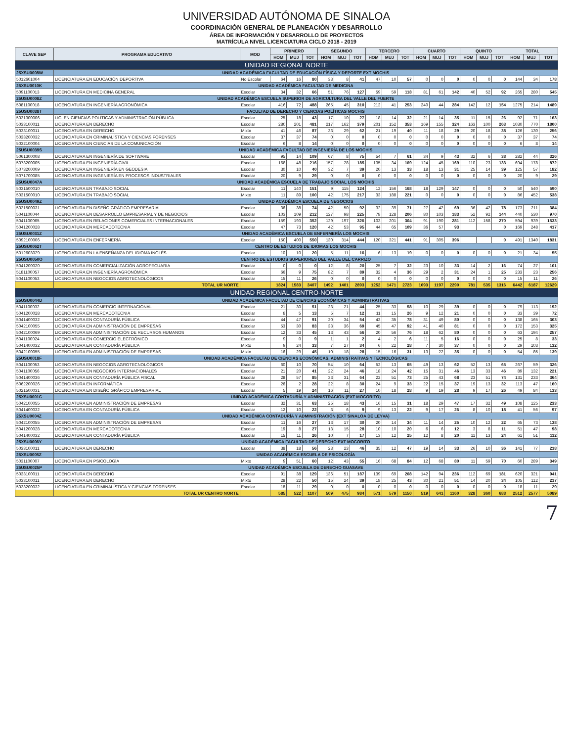UNIVERSIDAD AUTÓNOMA DE SINALOA
COORDINACIÓN GENERAL DE PLANEACIÓN Y DESARROLLO
ÁREA DE INFORMACIÓN Y DESARROLLO DE PROYECTOS
MATRÍCULA NIVEL LICENCIATURA CICLO 2018 - 2019
| CLAVE SEP | PROGRAMA EDUCATIVO | MOD | PRIMERO | | | SEGUNDO | | | TERCERO | | | CUARTO | | | QUINTO | | | TOTAL | | |
| --- | --- | --- | --- | --- | --- | --- | --- | --- | --- | --- | --- | --- | --- | --- | --- | --- | --- | --- | --- | --- |
| | | | HOM | MUJ | TOT | HOM | MUJ | TOT | HOM | MUJ | TOT | HOM | MUJ | TOT | HOM | MUJ | TOT | HOM | MUJ | TOT |
| UNIDAD REGIONAL NORTE | | | | | | | | | | | | | | | | | | | | |
| 25XSU0008W | UNIDAD ACADÉMICA FACULTAD DE EDUCACIÓN FÍSICA Y DEPORTE EXT MOCHIS | | | | | | | | | | | | | | | | | | | |
| 5012601004 | LICENCIATURA EN EDUCACIÓN DEPORTIVA | No Escolar | 64 | 16 | 80 | 33 | 8 | 41 | 47 | 10 | 57 | 0 | 0 | 0 | 0 | 0 | 0 | 144 | 34 | 178 |
| 25XSU0010K | UNIDAD ACADÉMICA FACULTAD DE MEDICINA | | | | | | | | | | | | | | | | | | | |
| 5091100013 | LICENCIATURA EN MEDICINA GENERAL | Escolar | 34 | 32 | 66 | 51 | 76 | 127 | 59 | 59 | 118 | 81 | 61 | 142 | 40 | 52 | 92 | 265 | 280 | 545 |
| 25USU0008Z | UNIDAD ACADÉMICA ESCUELA SUPERIOR DE AGRICULTURA DEL VALLE DEL FUERTE | | | | | | | | | | | | | | | | | | | |
| 5081100018 | LICENCIATURA EN INGENIERÍA AGRONÓMICA | Escolar | 416 | 72 | 488 | 265 | 45 | 310 | 212 | 41 | 253 | 240 | 44 | 284 | 142 | 12 | 154 | 1275 | 214 | 1489 |
| 25USU0038T | FACULTAD DE DERECHO Y CIENCIAS POLÍTICAS MOCHIS | | | | | | | | | | | | | | | | | | | |
| 5031300006 | LIC. EN CIENCIAS POLÍTICAS Y ADMINISTRACIÓN PÚBLICA | Escolar | 25 | 18 | 43 | 17 | 10 | 27 | 18 | 14 | 32 | 21 | 14 | 35 | 11 | 15 | 26 | 92 | 71 | 163 |
| 5033100011 | LICENCIATURA EN DERECHO | Escolar | 280 | 201 | 481 | 217 | 162 | 379 | 201 | 152 | 353 | 169 | 155 | 324 | 163 | 100 | 263 | 1030 | 770 | 1800 |
| 5033100011 | LICENCIATURA EN DERECHO | Mixto | 41 | 46 | 87 | 33 | 29 | 62 | 21 | 19 | 40 | 11 | 18 | 29 | 20 | 18 | 38 | 126 | 130 | 256 |
| 5033200032 | LICENCIATURA EN CRIMINALÍSTICA Y CIENCIAS FORENSES | Escolar | 37 | 37 | 74 | 0 | 0 | 0 | 0 | 0 | 0 | 0 | 0 | 0 | 0 | 0 | 0 | 37 | 37 | 74 |
| 5032100004 | LICENCIATURA EN CIENCIAS DE LA COMUNICACIÓN | Escolar | 6 | 8 | 14 | 0 | 0 | 0 | 0 | 0 | 0 | 0 | 0 | 0 | 0 | 0 | 0 | 6 | 8 | 14 |
| 25USU0039S | UNIDAD ACADÉMICA FACULTAD DE INGENIERÍA DE LOS MOCHIS | | | | | | | | | | | | | | | | | | | |
| 5061300008 | LICENCIATURA EN INGENIERÍA DE SOFTWARE | Escolar | 95 | 14 | 109 | 67 | 8 | 75 | 54 | 7 | 61 | 34 | 9 | 43 | 32 | 6 | 38 | 282 | 44 | 326 |
| 5073200005 | LICENCIATURA EN INGENIERÍA CIVIL | Escolar | 168 | 48 | 216 | 157 | 28 | 185 | 135 | 34 | 169 | 124 | 45 | 169 | 110 | 23 | 133 | 694 | 178 | 872 |
| 5073200009 | LICENCIATURA EN INGENIERÍA EN GEODESIA | Escolar | 30 | 10 | 40 | 32 | 7 | 39 | 20 | 13 | 33 | 18 | 13 | 31 | 25 | 14 | 39 | 125 | 57 | 182 |
| 5071700085 | LICENCIATURA EN INGENIERÍA EN PROCESOS INDUSTRIALES | Escolar | 20 | 9 | 29 | 0 | 0 | 0 | 0 | 0 | 0 | 0 | 0 | 0 | 0 | 0 | 0 | 20 | 9 | 29 |
| 25USU0047A | UNIDAD ACADÉMICA ESCUELA DE TRABAJO SOCIAL LOS MOCHIS | | | | | | | | | | | | | | | | | | | |
| 5031500010 | LICENCIATURA EN TRABAJO SOCIAL | Escolar | 11 | 140 | 151 | 9 | 115 | 124 | 12 | 156 | 168 | 18 | 129 | 147 | 0 | 0 | 0 | 50 | 540 | 590 |
| 5031500010 | LICENCIATURA EN TRABAJO SOCIAL | Mixto | 11 | 89 | 100 | 42 | 175 | 217 | 33 | 188 | 221 | 0 | 0 | 0 | 0 | 0 | 0 | 86 | 452 | 538 |
| 25USU0049Z | UNIDAD ACADÉMICA ESCUELA DE NEGOCIOS | | | | | | | | | | | | | | | | | | | |
| 5021500031 | LICENCIATURA EN DISEÑO GRÁFICO EMPRESARIAL | Escolar | 36 | 38 | 74 | 42 | 50 | 92 | 32 | 39 | 71 | 27 | 42 | 69 | 36 | 42 | 78 | 173 | 211 | 384 |
| 5041100044 | LICENCIATURA EN DESARROLLO EMPRESARIAL Y DE NEGOCIOS | Escolar | 103 | 109 | 212 | 127 | 98 | 225 | 78 | 128 | 206 | 80 | 103 | 183 | 52 | 92 | 144 | 440 | 530 | 970 |
| 5041100065 | LICENCIATURA EN RELACIONES COMERCIALES INTERNACIONALES | Escolar | 159 | 193 | 352 | 129 | 197 | 326 | 103 | 201 | 304 | 91 | 190 | 281 | 112 | 158 | 270 | 594 | 939 | 1533 |
| 5041200028 | LICENCIATURA EN MERCADOTECNIA | Escolar | 47 | 73 | 120 | 42 | 53 | 95 | 44 | 65 | 109 | 36 | 57 | 93 | | | 0 | 169 | 248 | 417 |
| 25USU0031Z | UNIDAD ACADÉMICA ESCUELA DE ENFERMERÍA LOS MOCHIS | | | | | | | | | | | | | | | | | | | |
| 5092100006 | LICENCIATURA EN ENFERMERÍA | Escolar | 150 | 400 | 550 | 130 | 314 | 444 | 120 | 321 | 441 | 91 | 305 | 396 | | | 0 | 491 | 1340 | 1831 |
| 25USU0062T | CENTRO DE ESTUDIOS DE IDIOMAS LOS MOCHIS | | | | | | | | | | | | | | | | | | | |
| 5012603029 | LICENCIATURA EN LA ENSEÑANZA DEL IDIOMA INGLÉS | Escolar | 10 | 10 | 20 | 5 | 11 | 16 | 6 | 13 | 19 | 0 | 0 | 0 | 0 | 0 | 0 | 21 | 34 | 55 |
| 25USU0050O | CENTRO DE ESTUDIOS SUPERIORES DEL VALLE DEL CARRIZO | | | | | | | | | | | | | | | | | | | |
| 5041200020 | LICENCIATURA EN COMERCIALIZACIÓN AGROPECUARIA | Escolar | 0 | 0 | 0 | 12 | 8 | 20 | 25 | 7 | 32 | 23 | 10 | 33 | 14 | 2 | 16 | 74 | 27 | 101 |
| 5181100057 | LICENCIATURA EN INGENIERÍA AGRONÓMICA | Escolar | 66 | 9 | 75 | 82 | 7 | 89 | 32 | 4 | 36 | 29 | 2 | 31 | 24 | 1 | 25 | 233 | 23 | 256 |
| 5041100053 | LICENCIATURA EN NEGOCIOS AGROTECNOLÓGICOS | Escolar | 15 | 11 | 26 | 0 | 0 | 0 | 0 | 0 | 0 | 0 | 0 | 0 | 0 | 0 | 0 | 15 | 11 | 26 |
| | TOTAL UR NORTE | | 1824 | 1583 | 3407 | 1492 | 1401 | 2893 | 1252 | 1471 | 2723 | 1093 | 1197 | 2290 | 781 | 535 | 1316 | 6442 | 6187 | 12629 |
| UNIDAD REGIONAL CENTRO-NORTE | | | | | | | | | | | | | | | | | | | | |
| 25USU0044D | UNIDAD ACADÉMICA FACULTAD DE CIENCIAS ECONÓMICAS Y ADMINISTRATIVAS | | | | | | | | | | | | | | | | | | | |
| 5041100032 | LICENCIATURA EN COMERCIO INTERNACIONAL | Escolar | 21 | 30 | 51 | 23 | 21 | 44 | 25 | 33 | 58 | 10 | 29 | 39 | 0 | 0 | 0 | 79 | 113 | 192 |
| 5041200028 | LICENCIATURA EN MERCADOTECNIA | Escolar | 8 | 5 | 13 | 5 | 7 | 12 | 11 | 15 | 26 | 9 | 12 | 21 | 0 | 0 | 0 | 33 | 39 | 72 |
| 5041400032 | LICENCIATURA EN CONTADURÍA PÚBLICA | Escolar | 44 | 47 | 91 | 20 | 34 | 54 | 43 | 35 | 78 | 31 | 49 | 80 | 0 | 0 | 0 | 138 | 165 | 303 |
| 5042100055 | LICENCIATURA EN ADMINISTRACIÓN DE EMPRESAS | Escolar | 53 | 30 | 83 | 33 | 36 | 69 | 45 | 47 | 92 | 41 | 40 | 81 | 0 | 0 | 0 | 172 | 153 | 325 |
| 5042100069 | LICENCIATURA EN ADMINISTRACIÓN DE RECURSOS HUMANOS | Escolar | 12 | 33 | 45 | 13 | 43 | 56 | 20 | 56 | 76 | 18 | 62 | 80 | 0 | 0 | 0 | 63 | 194 | 257 |
| 5041100024 | LICENCIATURA EN COMERCIO ELECTRÓNICO | Escolar | 9 | 0 | 9 | 1 | 1 | 2 | 4 | 2 | 6 | 11 | 5 | 16 | 0 | 0 | 0 | 25 | 8 | 33 |
| 5041400032 | LICENCIATURA EN CONTADURÍA PÚBLICA | Mixto | 9 | 24 | 33 | 7 | 27 | 34 | 6 | 22 | 28 | 7 | 30 | 37 | 0 | 0 | 0 | 29 | 103 | 132 |
| 5042100055 | LICENCIATURA EN ADMINISTRACIÓN DE EMPRESAS | Mixto | 16 | 29 | 45 | 10 | 18 | 28 | 15 | 16 | 31 | 13 | 22 | 35 | 0 | 0 | 0 | 54 | 85 | 139 |
| 25USU0018F | UNIDAD ACADÉMICA FACULTAD DE CIENCIAS ECONÓMICAS, ADMINISTRATIVAS Y TECNOLÓGICAS | | | | | | | | | | | | | | | | | | | |
| 5041100053 | LICENCIATURA EN NEGOCIOS AGROTECNOLÓGICOS | Escolar | 60 | 10 | 70 | 54 | 10 | 64 | 52 | 13 | 65 | 49 | 13 | 62 | 52 | 13 | 65 | 267 | 59 | 326 |
| 5041100056 | LICENCIATURA EN NEGOCIOS INTERNACIONALES | Escolar | 21 | 20 | 41 | 22 | 24 | 46 | 18 | 24 | 42 | 15 | 31 | 46 | 13 | 33 | 46 | 89 | 132 | 221 |
| 5041400036 | LICENCIATURA EN CONTADURÍA PÚBLICA FISCAL | Escolar | 28 | 57 | 85 | 33 | 31 | 64 | 22 | 51 | 73 | 25 | 43 | 68 | 23 | 51 | 74 | 131 | 233 | 364 |
| 5062200026 | LICENCIATURA EN INFORMÁTICA | Escolar | 26 | 2 | 28 | 22 | 8 | 30 | 24 | 9 | 33 | 22 | 15 | 37 | 19 | 13 | 32 | 113 | 47 | 160 |
| 5021500031 | LICENCIATURA EN DISEÑO GRÁFICO EMPRESARIAL | Escolar | 5 | 19 | 24 | 16 | 11 | 27 | 10 | 18 | 28 | 9 | 19 | 28 | 9 | 17 | 26 | 49 | 84 | 133 |
| 25XSU0001C | UNIDAD ACADÉMICA CONTADURÍA Y ADMINISTRACIÓN (EXT MOCORITO) | | | | | | | | | | | | | | | | | | | |
| 5042100055 | LICENCIATURA EN ADMINISTRACIÓN DE EMPRESAS | Escolar | 32 | 31 | 63 | 25 | 18 | 43 | 16 | 15 | 31 | 18 | 29 | 47 | 17 | 32 | 49 | 108 | 125 | 233 |
| 5041400032 | LICENCIATURA EN CONTADURÍA PÚBLICA | Escolar | 12 | 10 | 22 | 3 | 6 | 9 | 9 | 13 | 22 | 9 | 17 | 26 | 8 | 10 | 18 | 41 | 56 | 97 |
| 25XSU0004Z | UNIDAD ACADÉMICA CONTADURÍA Y ADMINISTRACIÓN (EXT SINALOA DE LEYVA) | | | | | | | | | | | | | | | | | | | |
| 5042100055 | LICENCIATURA EN ADMINISTRACIÓN DE EMPRESAS | Escolar | 11 | 16 | 27 | 13 | 17 | 30 | 20 | 14 | 34 | 11 | 14 | 25 | 10 | 12 | 22 | 65 | 73 | 138 |
| 5041200028 | LICENCIATURA EN MERCADOTECNIA | Escolar | 19 | 8 | 27 | 13 | 15 | 28 | 10 | 10 | 20 | 6 | 6 | 12 | 3 | 8 | 11 | 51 | 47 | 98 |
| 5041400032 | LICENCIATURA EN CONTADURÍA PÚBLICA | Escolar | 15 | 11 | 26 | 10 | 7 | 17 | 13 | 12 | 25 | 12 | 8 | 20 | 11 | 13 | 24 | 61 | 51 | 112 |
| 25XSU0006Y | UNIDAD ACADÉMICA FACULTAD DE DERECHO EXT MOCORITO | | | | | | | | | | | | | | | | | | | |
| 5033100011 | LICENCIATURA EN DERECHO | Escolar | 38 | 18 | 56 | 23 | 23 | 46 | 35 | 12 | 47 | 19 | 14 | 33 | 26 | 10 | 36 | 141 | 77 | 218 |
| 25XSU0005Z | UNIDAD ACADÉMICA ESCUELA DE PSICOLOGÍA | | | | | | | | | | | | | | | | | | | |
| 5031100007 | LICENCIATURA EN PSICOLOGÍA | Mixto | 9 | 51 | 60 | 12 | 43 | 55 | 16 | 68 | 84 | 12 | 68 | 80 | 11 | 59 | 70 | 60 | 289 | 349 |
| 25USU0025P | UNIDAD ACADÉMICA ESCUELA DE DERECHO GUASAVE | | | | | | | | | | | | | | | | | | | |
| 5033100011 | LICENCIATURA EN DERECHO | Escolar | 91 | 38 | 129 | 136 | 51 | 187 | 139 | 69 | 208 | 142 | 94 | 236 | 112 | 69 | 181 | 620 | 321 | 941 |
| 5033100011 | LICENCIATURA EN DERECHO | Mixto | 28 | 22 | 50 | 15 | 24 | 39 | 18 | 25 | 43 | 30 | 21 | 51 | 14 | 20 | 34 | 105 | 112 | 217 |
| 5033200032 | LICENCIATURA EN CRIMINALÍSTICA Y CIENCIAS FORENSES | Escolar | 18 | 11 | 29 | 0 | 0 | 0 | 0 | 0 | 0 | 0 | 0 | 0 | 0 | 0 | 0 | 18 | 11 | 29 |
| | TOTAL UR CENTRO NORTE | | 585 | 522 | 1107 | 509 | 475 | 984 | 571 | 579 | 1150 | 519 | 641 | 1160 | 328 | 360 | 688 | 2512 | 2577 | 5089 |
7